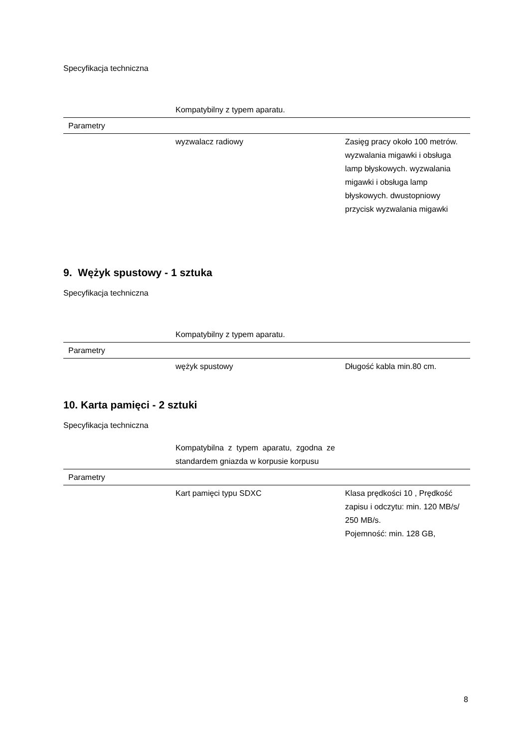Specyfikacja techniczna
| | Kompatybilny z typem aparatu. | |
| Parametry | | |
| | wyzwalacz radiowy | Zasięg pracy około 100 metrów. wyzwalania migawki i obsługa lamp błyskowych. wyzwalania migawki i obsługa lamp błyskowych. dwustopniowy przycisk wyzwalania migawki |
9. Wężyk spustowy - 1 sztuka
Specyfikacja techniczna
| | Kompatybilny z typem aparatu. | |
| Parametry | | |
| | wężyk spustowy | Długość kabla min.80 cm. |
10. Karta pamięci - 2 sztuki
Specyfikacja techniczna
| | Kompatybilna z typem aparatu, zgodna ze standardem gniazda w korpusie korpusu | |
| Parametry | | |
| | Kart pamięci typu SDXC | Klasa prędkości 10 , Prędkość zapisu i odczytu: min. 120 MB/s/ 250 MB/s. Pojemność: min. 128 GB, |
8